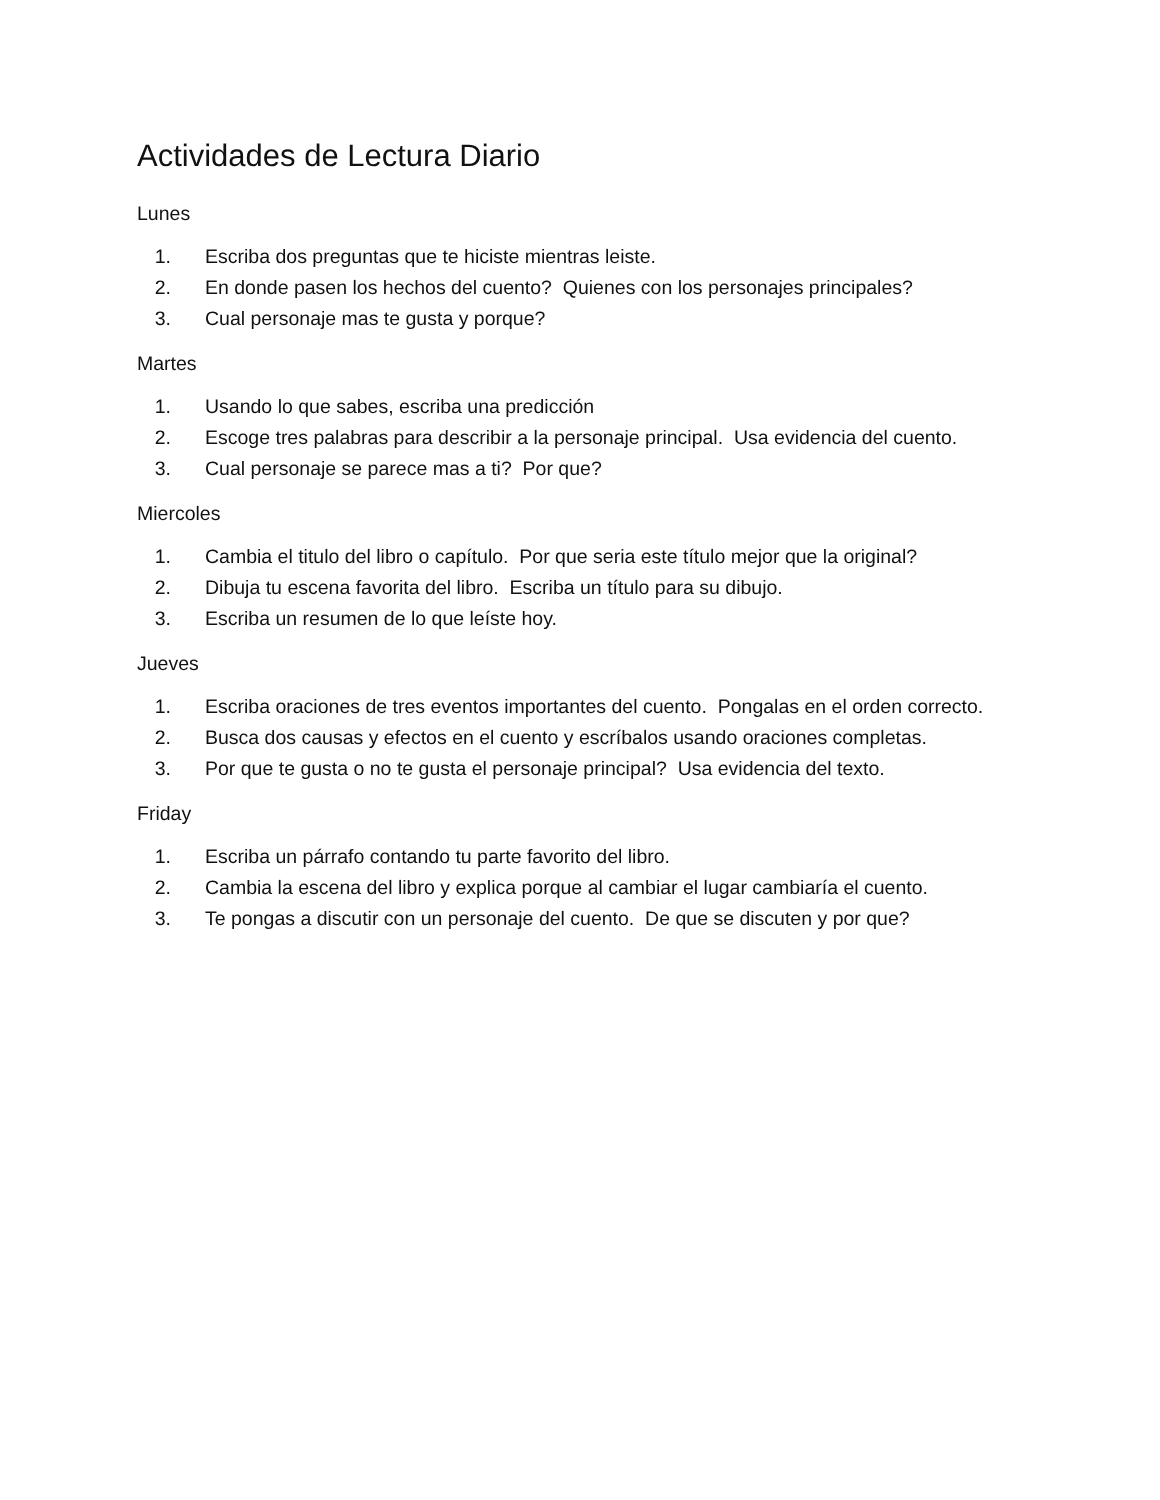Actividades de Lectura Diario
Lunes
1. Escriba dos preguntas que te hiciste mientras leiste.
2. En donde pasen los hechos del cuento? Quienes con los personajes principales?
3. Cual personaje mas te gusta y porque?
Martes
1. Usando lo que sabes, escriba una predicción
2. Escoge tres palabras para describir a la personaje principal. Usa evidencia del cuento.
3. Cual personaje se parece mas a ti? Por que?
Miercoles
1. Cambia el titulo del libro o capítulo. Por que seria este título mejor que la original?
2. Dibuja tu escena favorita del libro. Escriba un título para su dibujo.
3. Escriba un resumen de lo que leíste hoy.
Jueves
1. Escriba oraciones de tres eventos importantes del cuento. Pongalas en el orden correcto.
2. Busca dos causas y efectos en el cuento y escríbalos usando oraciones completas.
3. Por que te gusta o no te gusta el personaje principal? Usa evidencia del texto.
Friday
1. Escriba un párrafo contando tu parte favorito del libro.
2. Cambia la escena del libro y explica porque al cambiar el lugar cambiaría el cuento.
3. Te pongas a discutir con un personaje del cuento. De que se discuten y por que?